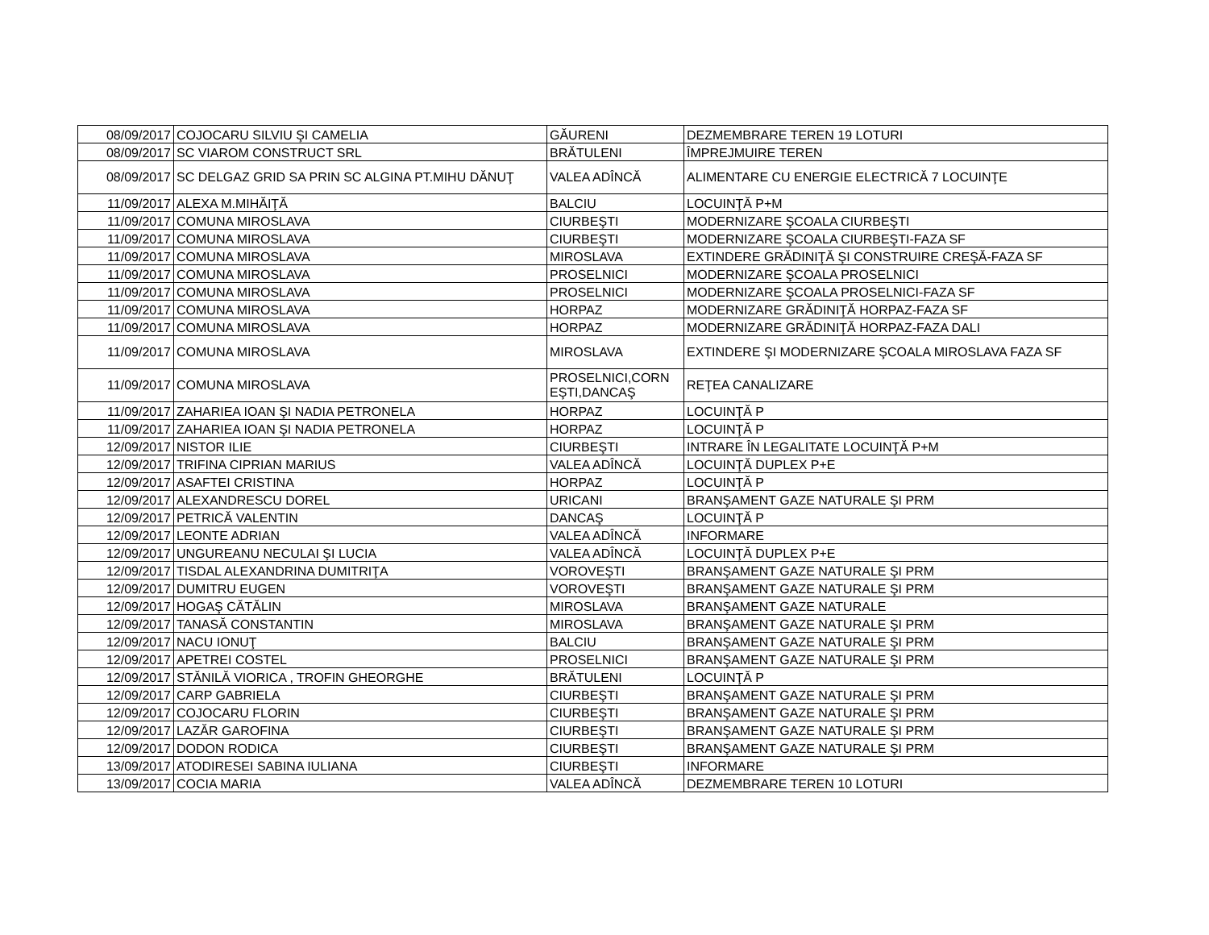| 08/09/2017 | COJOCARU SILVIU ŞI CAMELIA | GĂURENI | DEZMEMBRARE TEREN 19 LOTURI |
| 08/09/2017 | SC VIAROM CONSTRUCT SRL | BRĂTULENI | ÎMPREJMUIRE TEREN |
| 08/09/2017 | SC DELGAZ GRID SA PRIN SC ALGINA PT.MIHU DĂNUŢ | VALEA ADÎNCĂ | ALIMENTARE CU ENERGIE ELECTRICĂ 7 LOCUINŢE |
| 11/09/2017 | ALEXA M.MIHĂIŢĂ | BALCIU | LOCUINŢĂ P+M |
| 11/09/2017 | COMUNA MIROSLAVA | CIURBEŞTI | MODERNIZARE ŞCOALA CIURBEŞTI |
| 11/09/2017 | COMUNA MIROSLAVA | CIURBEŞTI | MODERNIZARE ŞCOALA CIURBEŞTI-FAZA SF |
| 11/09/2017 | COMUNA MIROSLAVA | MIROSLAVA | EXTINDERE GRĂDINIŢĂ ŞI CONSTRUIRE CREŞĂ-FAZA SF |
| 11/09/2017 | COMUNA MIROSLAVA | PROSELNICI | MODERNIZARE ŞCOALA PROSELNICI |
| 11/09/2017 | COMUNA MIROSLAVA | PROSELNICI | MODERNIZARE ŞCOALA PROSELNICI-FAZA SF |
| 11/09/2017 | COMUNA MIROSLAVA | HORPAZ | MODERNIZARE GRĂDINIŢĂ HORPAZ-FAZA SF |
| 11/09/2017 | COMUNA MIROSLAVA | HORPAZ | MODERNIZARE GRĂDINIŢĂ HORPAZ-FAZA DALI |
| 11/09/2017 | COMUNA MIROSLAVA | MIROSLAVA | EXTINDERE ŞI MODERNIZARE ŞCOALA MIROSLAVA FAZA SF |
| 11/09/2017 | COMUNA MIROSLAVA | PROSELNICI,CORN EŞTI,DANCAŞ | REŢEA CANALIZARE |
| 11/09/2017 | ZAHARIEA IOAN ŞI NADIA PETRONELA | HORPAZ | LOCUINŢĂ P |
| 11/09/2017 | ZAHARIEA IOAN ŞI NADIA PETRONELA | HORPAZ | LOCUINŢĂ P |
| 12/09/2017 | NISTOR ILIE | CIURBEŞTI | INTRARE ÎN LEGALITATE LOCUINŢĂ P+M |
| 12/09/2017 | TRIFINA CIPRIAN MARIUS | VALEA ADÎNCĂ | LOCUINŢĂ DUPLEX P+E |
| 12/09/2017 | ASAFTEI CRISTINA | HORPAZ | LOCUINŢĂ P |
| 12/09/2017 | ALEXANDRESCU DOREL | URICANI | BRANŞAMENT GAZE NATURALE ŞI PRM |
| 12/09/2017 | PETRICĂ VALENTIN | DANCAŞ | LOCUINŢĂ P |
| 12/09/2017 | LEONTE ADRIAN | VALEA ADÎNCĂ | INFORMARE |
| 12/09/2017 | UNGUREANU NECULAI ŞI LUCIA | VALEA ADÎNCĂ | LOCUINŢĂ DUPLEX P+E |
| 12/09/2017 | TISDAL ALEXANDRINA DUMITRIŢA | VOROVEŞTI | BRANŞAMENT GAZE NATURALE ŞI PRM |
| 12/09/2017 | DUMITRU EUGEN | VOROVEŞTI | BRANŞAMENT GAZE NATURALE ŞI PRM |
| 12/09/2017 | HOGAŞ CĂTĂLIN | MIROSLAVA | BRANŞAMENT GAZE NATURALE |
| 12/09/2017 | TANASĂ CONSTANTIN | MIROSLAVA | BRANŞAMENT GAZE NATURALE ŞI PRM |
| 12/09/2017 | NACU IONUŢ | BALCIU | BRANŞAMENT GAZE NATURALE ŞI PRM |
| 12/09/2017 | APETREI COSTEL | PROSELNICI | BRANŞAMENT GAZE NATURALE ŞI PRM |
| 12/09/2017 | STĂNILĂ VIORICA , TROFIN GHEORGHE | BRĂTULENI | LOCUINŢĂ P |
| 12/09/2017 | CARP GABRIELA | CIURBEŞTI | BRANŞAMENT GAZE NATURALE ŞI PRM |
| 12/09/2017 | COJOCARU FLORIN | CIURBEŞTI | BRANŞAMENT GAZE NATURALE ŞI PRM |
| 12/09/2017 | LAZĂR GAROFINA | CIURBEŞTI | BRANŞAMENT GAZE NATURALE ŞI PRM |
| 12/09/2017 | DODON RODICA | CIURBEŞTI | BRANŞAMENT GAZE NATURALE ŞI PRM |
| 13/09/2017 | ATODIRESEI SABINA IULIANA | CIURBEŞTI | INFORMARE |
| 13/09/2017 | COCIA MARIA | VALEA ADÎNCĂ | DEZMEMBRARE TEREN 10 LOTURI |